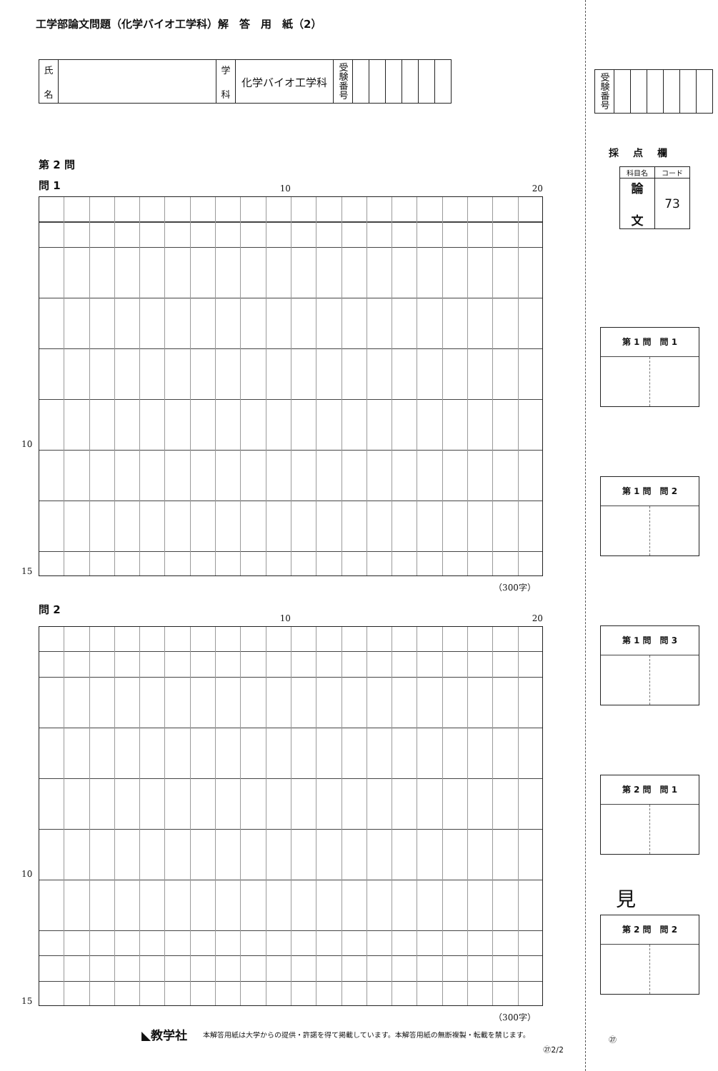工学部論文問題（化学バイオ工学科）解　答　用　紙（2）
| 氏 名 | | 学 科 | 化学バイオ工学科 | 受験番号 | | | | | | |
第 2 問
問 1
10 20
10
15
（300字）
問 2
10 20
10
15
（300字）
◣教学社 本解答用紙は大学からの提供・許諾を得て掲載しています。本解答用紙の無断複製・転載を禁じます。
㉗2/2
| 受験番号 | | | | | | |
採点欄
| 科目名 | コード |
| 論 文 | 73 |
第 1 問　問 1
第 1 問　問 2
第 1 問　問 3
第 2 問　問 1
見
第 2 問　問 2
㉗